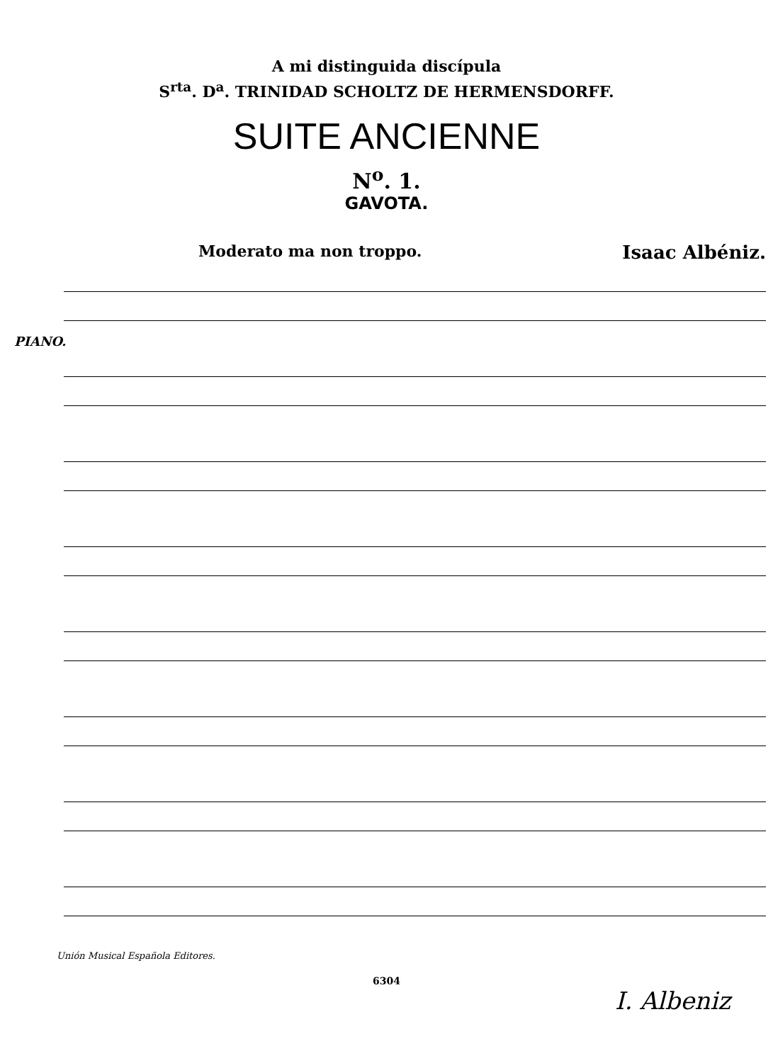A mi distinguida discípula
S<sup>rta</sup>. D<sup>a</sup>. TRINIDAD SCHOLTZ DE HERMENSDORFF.
SUITE ANCIENNE
N<sup>o</sup>. 1.
GAVOTA.
Moderato ma non troppo. Isaac Albéniz.
PIANO.
Unión Musical Española Editores.
6304
I. Albeniz